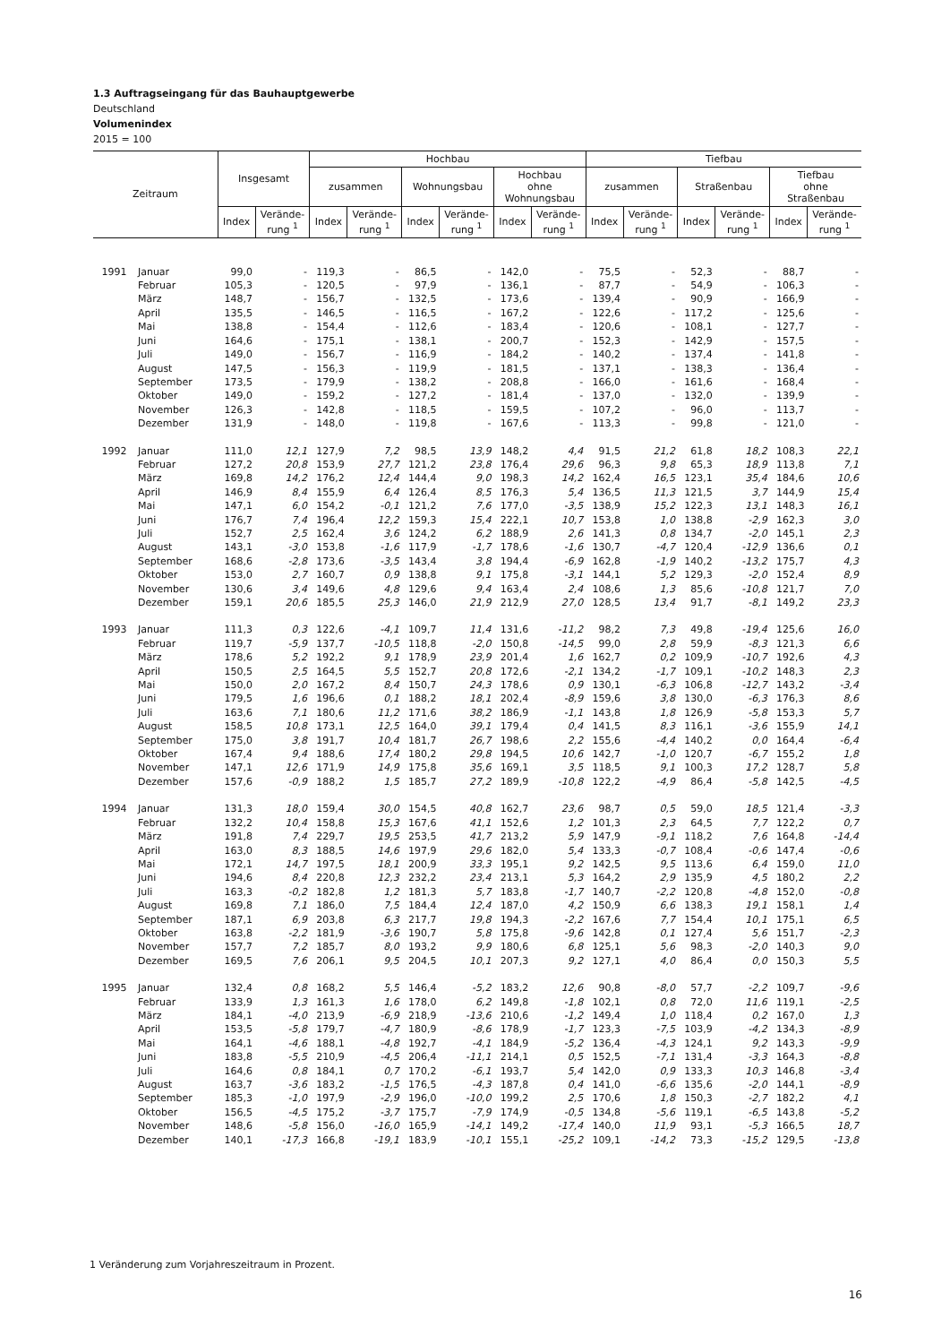1.3 Auftragseingang für das Bauhauptgewerbe
Deutschland
Volumenindex
2015 = 100
| Zeitraum | | Insgesamt | | Hochbau | | | | | | Tiefbau | | | | | |
| --- | --- | --- | --- | --- | --- | --- | --- | --- | --- | --- | --- | --- | --- | --- | --- |
| | | | | zusammen | | Wohnungsbau | | Hochbau ohne Wohnungsbau | | zusammen | | Straßenbau | | Tiefbau ohne Straßenbau | |
| | | Index | Verände- rung <sup>1</sup> | Index | Verände- rung <sup>1</sup> | Index | Verände- rung <sup>1</sup> | Index | Verände- rung <sup>1</sup> | Index | Verände- rung <sup>1</sup> | Index | Verände- rung <sup>1</sup> | Index | Verände- rung <sup>1</sup> |
| 1991 | Januar | 99,0 | - | 119,3 | - | 86,5 | - | 142,0 | - | 75,5 | - | 52,3 | - | 88,7 | - |
| | Februar | 105,3 | - | 120,5 | - | 97,9 | - | 136,1 | - | 87,7 | - | 54,9 | - | 106,3 | - |
| | März | 148,7 | - | 156,7 | - | 132,5 | - | 173,6 | - | 139,4 | - | 90,9 | - | 166,9 | - |
| | April | 135,5 | - | 146,5 | - | 116,5 | - | 167,2 | - | 122,6 | - | 117,2 | - | 125,6 | - |
| | Mai | 138,8 | - | 154,4 | - | 112,6 | - | 183,4 | - | 120,6 | - | 108,1 | - | 127,7 | - |
| | Juni | 164,6 | - | 175,1 | - | 138,1 | - | 200,7 | - | 152,3 | - | 142,9 | - | 157,5 | - |
| | Juli | 149,0 | - | 156,7 | - | 116,9 | - | 184,2 | - | 140,2 | - | 137,4 | - | 141,8 | - |
| | August | 147,5 | - | 156,3 | - | 119,9 | - | 181,5 | - | 137,1 | - | 138,3 | - | 136,4 | - |
| | September | 173,5 | - | 179,9 | - | 138,2 | - | 208,8 | - | 166,0 | - | 161,6 | - | 168,4 | - |
| | Oktober | 149,0 | - | 159,2 | - | 127,2 | - | 181,4 | - | 137,0 | - | 132,0 | - | 139,9 | - |
| | November | 126,3 | - | 142,8 | - | 118,5 | - | 159,5 | - | 107,2 | - | 96,0 | - | 113,7 | - |
| | Dezember | 131,9 | - | 148,0 | - | 119,8 | - | 167,6 | - | 113,3 | - | 99,8 | - | 121,0 | - |
| 1992 | Januar | 111,0 | 12,1 | 127,9 | 7,2 | 98,5 | 13,9 | 148,2 | 4,4 | 91,5 | 21,2 | 61,8 | 18,2 | 108,3 | 22,1 |
| | Februar | 127,2 | 20,8 | 153,9 | 27,7 | 121,2 | 23,8 | 176,4 | 29,6 | 96,3 | 9,8 | 65,3 | 18,9 | 113,8 | 7,1 |
| | März | 169,8 | 14,2 | 176,2 | 12,4 | 144,4 | 9,0 | 198,3 | 14,2 | 162,4 | 16,5 | 123,1 | 35,4 | 184,6 | 10,6 |
| | April | 146,9 | 8,4 | 155,9 | 6,4 | 126,4 | 8,5 | 176,3 | 5,4 | 136,5 | 11,3 | 121,5 | 3,7 | 144,9 | 15,4 |
| | Mai | 147,1 | 6,0 | 154,2 | -0,1 | 121,2 | 7,6 | 177,0 | -3,5 | 138,9 | 15,2 | 122,3 | 13,1 | 148,3 | 16,1 |
| | Juni | 176,7 | 7,4 | 196,4 | 12,2 | 159,3 | 15,4 | 222,1 | 10,7 | 153,8 | 1,0 | 138,8 | -2,9 | 162,3 | 3,0 |
| | Juli | 152,7 | 2,5 | 162,4 | 3,6 | 124,2 | 6,2 | 188,9 | 2,6 | 141,3 | 0,8 | 134,7 | -2,0 | 145,1 | 2,3 |
| | August | 143,1 | -3,0 | 153,8 | -1,6 | 117,9 | -1,7 | 178,6 | -1,6 | 130,7 | -4,7 | 120,4 | -12,9 | 136,6 | 0,1 |
| | September | 168,6 | -2,8 | 173,6 | -3,5 | 143,4 | 3,8 | 194,4 | -6,9 | 162,8 | -1,9 | 140,2 | -13,2 | 175,7 | 4,3 |
| | Oktober | 153,0 | 2,7 | 160,7 | 0,9 | 138,8 | 9,1 | 175,8 | -3,1 | 144,1 | 5,2 | 129,3 | -2,0 | 152,4 | 8,9 |
| | November | 130,6 | 3,4 | 149,6 | 4,8 | 129,6 | 9,4 | 163,4 | 2,4 | 108,6 | 1,3 | 85,6 | -10,8 | 121,7 | 7,0 |
| | Dezember | 159,1 | 20,6 | 185,5 | 25,3 | 146,0 | 21,9 | 212,9 | 27,0 | 128,5 | 13,4 | 91,7 | -8,1 | 149,2 | 23,3 |
| 1993 | Januar | 111,3 | 0,3 | 122,6 | -4,1 | 109,7 | 11,4 | 131,6 | -11,2 | 98,2 | 7,3 | 49,8 | -19,4 | 125,6 | 16,0 |
| | Februar | 119,7 | -5,9 | 137,7 | -10,5 | 118,8 | -2,0 | 150,8 | -14,5 | 99,0 | 2,8 | 59,9 | -8,3 | 121,3 | 6,6 |
| | März | 178,6 | 5,2 | 192,2 | 9,1 | 178,9 | 23,9 | 201,4 | 1,6 | 162,7 | 0,2 | 109,9 | -10,7 | 192,6 | 4,3 |
| | April | 150,5 | 2,5 | 164,5 | 5,5 | 152,7 | 20,8 | 172,6 | -2,1 | 134,2 | -1,7 | 109,1 | -10,2 | 148,3 | 2,3 |
| | Mai | 150,0 | 2,0 | 167,2 | 8,4 | 150,7 | 24,3 | 178,6 | 0,9 | 130,1 | -6,3 | 106,8 | -12,7 | 143,2 | -3,4 |
| | Juni | 179,5 | 1,6 | 196,6 | 0,1 | 188,2 | 18,1 | 202,4 | -8,9 | 159,6 | 3,8 | 130,0 | -6,3 | 176,3 | 8,6 |
| | Juli | 163,6 | 7,1 | 180,6 | 11,2 | 171,6 | 38,2 | 186,9 | -1,1 | 143,8 | 1,8 | 126,9 | -5,8 | 153,3 | 5,7 |
| | August | 158,5 | 10,8 | 173,1 | 12,5 | 164,0 | 39,1 | 179,4 | 0,4 | 141,5 | 8,3 | 116,1 | -3,6 | 155,9 | 14,1 |
| | September | 175,0 | 3,8 | 191,7 | 10,4 | 181,7 | 26,7 | 198,6 | 2,2 | 155,6 | -4,4 | 140,2 | 0,0 | 164,4 | -6,4 |
| | Oktober | 167,4 | 9,4 | 188,6 | 17,4 | 180,2 | 29,8 | 194,5 | 10,6 | 142,7 | -1,0 | 120,7 | -6,7 | 155,2 | 1,8 |
| | November | 147,1 | 12,6 | 171,9 | 14,9 | 175,8 | 35,6 | 169,1 | 3,5 | 118,5 | 9,1 | 100,3 | 17,2 | 128,7 | 5,8 |
| | Dezember | 157,6 | -0,9 | 188,2 | 1,5 | 185,7 | 27,2 | 189,9 | -10,8 | 122,2 | -4,9 | 86,4 | -5,8 | 142,5 | -4,5 |
| 1994 | Januar | 131,3 | 18,0 | 159,4 | 30,0 | 154,5 | 40,8 | 162,7 | 23,6 | 98,7 | 0,5 | 59,0 | 18,5 | 121,4 | -3,3 |
| | Februar | 132,2 | 10,4 | 158,8 | 15,3 | 167,6 | 41,1 | 152,6 | 1,2 | 101,3 | 2,3 | 64,5 | 7,7 | 122,2 | 0,7 |
| | März | 191,8 | 7,4 | 229,7 | 19,5 | 253,5 | 41,7 | 213,2 | 5,9 | 147,9 | -9,1 | 118,2 | 7,6 | 164,8 | -14,4 |
| | April | 163,0 | 8,3 | 188,5 | 14,6 | 197,9 | 29,6 | 182,0 | 5,4 | 133,3 | -0,7 | 108,4 | -0,6 | 147,4 | -0,6 |
| | Mai | 172,1 | 14,7 | 197,5 | 18,1 | 200,9 | 33,3 | 195,1 | 9,2 | 142,5 | 9,5 | 113,6 | 6,4 | 159,0 | 11,0 |
| | Juni | 194,6 | 8,4 | 220,8 | 12,3 | 232,2 | 23,4 | 213,1 | 5,3 | 164,2 | 2,9 | 135,9 | 4,5 | 180,2 | 2,2 |
| | Juli | 163,3 | -0,2 | 182,8 | 1,2 | 181,3 | 5,7 | 183,8 | -1,7 | 140,7 | -2,2 | 120,8 | -4,8 | 152,0 | -0,8 |
| | August | 169,8 | 7,1 | 186,0 | 7,5 | 184,4 | 12,4 | 187,0 | 4,2 | 150,9 | 6,6 | 138,3 | 19,1 | 158,1 | 1,4 |
| | September | 187,1 | 6,9 | 203,8 | 6,3 | 217,7 | 19,8 | 194,3 | -2,2 | 167,6 | 7,7 | 154,4 | 10,1 | 175,1 | 6,5 |
| | Oktober | 163,8 | -2,2 | 181,9 | -3,6 | 190,7 | 5,8 | 175,8 | -9,6 | 142,8 | 0,1 | 127,4 | 5,6 | 151,7 | -2,3 |
| | November | 157,7 | 7,2 | 185,7 | 8,0 | 193,2 | 9,9 | 180,6 | 6,8 | 125,1 | 5,6 | 98,3 | -2,0 | 140,3 | 9,0 |
| | Dezember | 169,5 | 7,6 | 206,1 | 9,5 | 204,5 | 10,1 | 207,3 | 9,2 | 127,1 | 4,0 | 86,4 | 0,0 | 150,3 | 5,5 |
| 1995 | Januar | 132,4 | 0,8 | 168,2 | 5,5 | 146,4 | -5,2 | 183,2 | 12,6 | 90,8 | -8,0 | 57,7 | -2,2 | 109,7 | -9,6 |
| | Februar | 133,9 | 1,3 | 161,3 | 1,6 | 178,0 | 6,2 | 149,8 | -1,8 | 102,1 | 0,8 | 72,0 | 11,6 | 119,1 | -2,5 |
| | März | 184,1 | -4,0 | 213,9 | -6,9 | 218,9 | -13,6 | 210,6 | -1,2 | 149,4 | 1,0 | 118,4 | 0,2 | 167,0 | 1,3 |
| | April | 153,5 | -5,8 | 179,7 | -4,7 | 180,9 | -8,6 | 178,9 | -1,7 | 123,3 | -7,5 | 103,9 | -4,2 | 134,3 | -8,9 |
| | Mai | 164,1 | -4,6 | 188,1 | -4,8 | 192,7 | -4,1 | 184,9 | -5,2 | 136,4 | -4,3 | 124,1 | 9,2 | 143,3 | -9,9 |
| | Juni | 183,8 | -5,5 | 210,9 | -4,5 | 206,4 | -11,1 | 214,1 | 0,5 | 152,5 | -7,1 | 131,4 | -3,3 | 164,3 | -8,8 |
| | Juli | 164,6 | 0,8 | 184,1 | 0,7 | 170,2 | -6,1 | 193,7 | 5,4 | 142,0 | 0,9 | 133,3 | 10,3 | 146,8 | -3,4 |
| | August | 163,7 | -3,6 | 183,2 | -1,5 | 176,5 | -4,3 | 187,8 | 0,4 | 141,0 | -6,6 | 135,6 | -2,0 | 144,1 | -8,9 |
| | September | 185,3 | -1,0 | 197,9 | -2,9 | 196,0 | -10,0 | 199,2 | 2,5 | 170,6 | 1,8 | 150,3 | -2,7 | 182,2 | 4,1 |
| | Oktober | 156,5 | -4,5 | 175,2 | -3,7 | 175,7 | -7,9 | 174,9 | -0,5 | 134,8 | -5,6 | 119,1 | -6,5 | 143,8 | -5,2 |
| | November | 148,6 | -5,8 | 156,0 | -16,0 | 165,9 | -14,1 | 149,2 | -17,4 | 140,0 | 11,9 | 93,1 | -5,3 | 166,5 | 18,7 |
| | Dezember | 140,1 | -17,3 | 166,8 | -19,1 | 183,9 | -10,1 | 155,1 | -25,2 | 109,1 | -14,2 | 73,3 | -15,2 | 129,5 | -13,8 |
1 Veränderung zum Vorjahreszeitraum in Prozent.
16